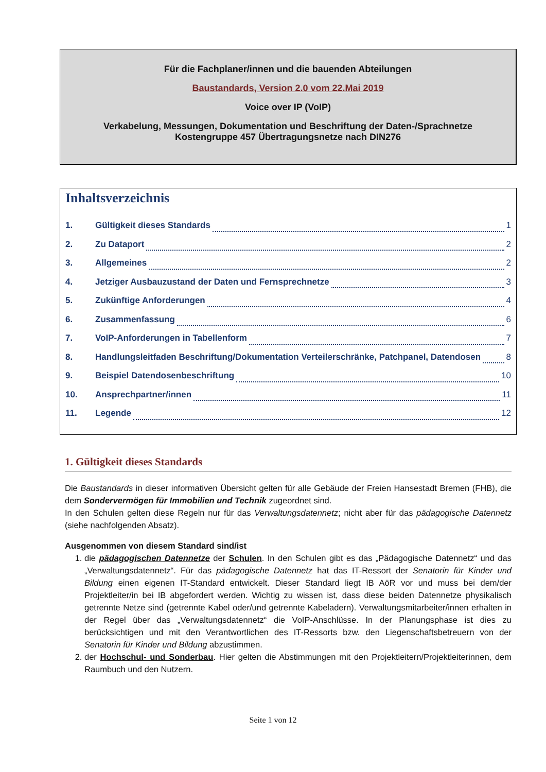Für die Fachplaner/innen und die bauenden Abteilungen
Baustandards, Version 2.0 vom 22.Mai 2019
Voice over IP (VoIP)
Verkabelung, Messungen, Dokumentation und Beschriftung der Daten-/Sprachnetze
Kostengruppe 457 Übertragungsnetze nach DIN276
Inhaltsverzeichnis
1. Gültigkeit dieses Standards 1
2. Zu Dataport 2
3. Allgemeines 2
4. Jetziger Ausbauzustand der Daten und Fernsprechnetze 3
5. Zukünftige Anforderungen 4
6. Zusammenfassung 6
7. VoIP-Anforderungen in Tabellenform 7
8. Handlungsleitfaden Beschriftung/Dokumentation Verteilerschränke, Patchpanel, Datendosen 8
9. Beispiel Datendosenbeschriftung 10
10. Ansprechpartner/innen 11
11. Legende 12
1. Gültigkeit dieses Standards
Die Baustandards in dieser informativen Übersicht gelten für alle Gebäude der Freien Hansestadt Bremen (FHB), die dem Sondervermögen für Immobilien und Technik zugeordnet sind.
In den Schulen gelten diese Regeln nur für das Verwaltungsdatennetz; nicht aber für das pädagogische Datennetz (siehe nachfolgenden Absatz).
Ausgenommen von diesem Standard sind/ist
1. die pädagogischen Datennetze der Schulen. In den Schulen gibt es das „Pädagogische Datennetz“ und das „Verwaltungsdatennetz“. Für das pädagogische Datennetz hat das IT-Ressort der Senatorin für Kinder und Bildung einen eigenen IT-Standard entwickelt. Dieser Standard liegt IB AöR vor und muss bei dem/der Projektleiter/in bei IB abgefordert werden. Wichtig zu wissen ist, dass diese beiden Datennetze physikalisch getrennte Netze sind (getrennte Kabel oder/und getrennte Kabeladern). Verwaltungsmitarbeiter/innen erhalten in der Regel über das „Verwaltungsdatennetz“ die VoIP-Anschlüsse. In der Planungsphase ist dies zu berücksichtigen und mit den Verantwortlichen des IT-Ressorts bzw. den Liegenschaftsbetreuern von der Senatorin für Kinder und Bildung abzustimmen.
2. der Hochschul- und Sonderbau. Hier gelten die Abstimmungen mit den Projektleitern/Projektleiterinnen, dem Raumbuch und den Nutzern.
Seite 1 von 12